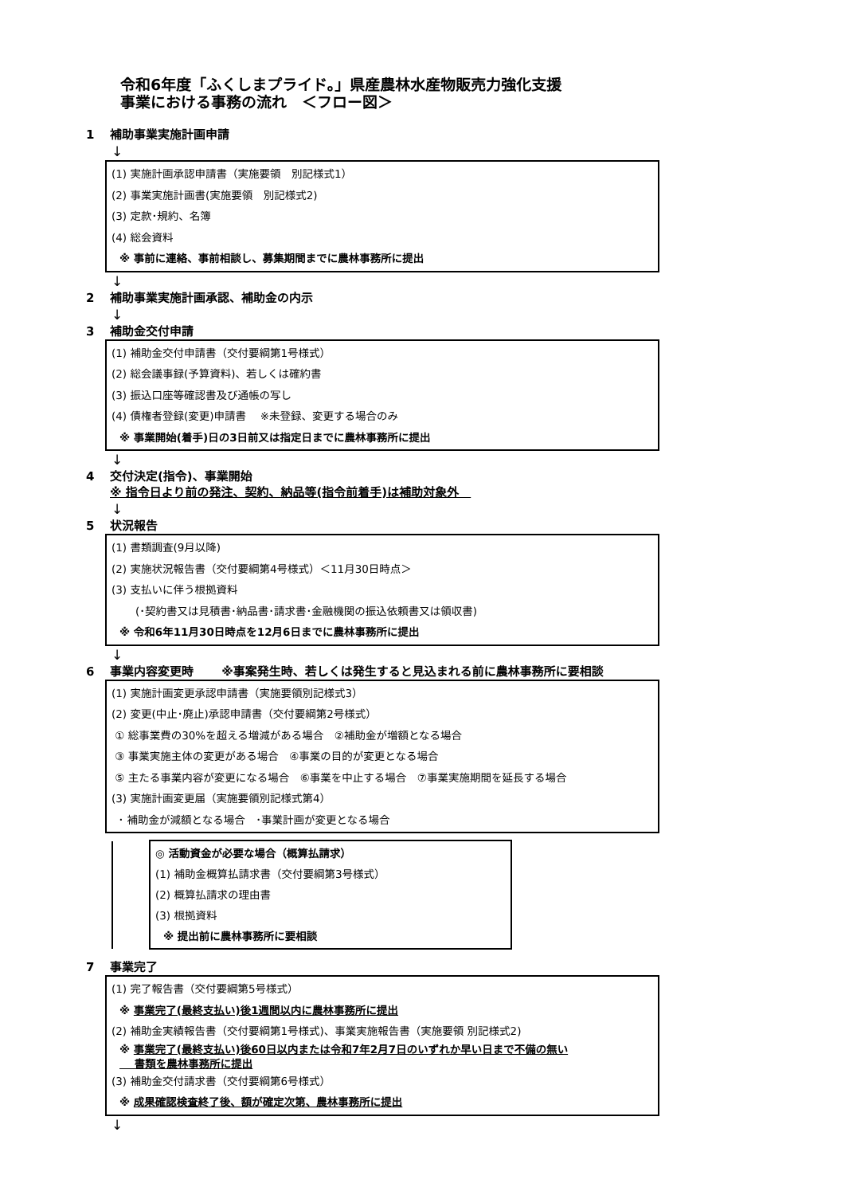令和6年度「ふくしまプライド。」県産農林水産物販売力強化支援
事業における事務の流れ　＜フロー図＞
1 補助事業実施計画申請
↓
(1) 実施計画承認申請書（実施要領　別記様式1）
(2) 事業実施計画書(実施要領　別記様式2)
(3) 定款･規約、名簿
(4) 総会資料
※ 事前に連絡、事前相談し、募集期間までに農林事務所に提出
↓
2 補助事業実施計画承認、補助金の内示
↓
3 補助金交付申請
(1) 補助金交付申請書（交付要綱第1号様式）
(2) 総会議事録(予算資料)、若しくは確約書
(3) 振込口座等確認書及び通帳の写し
(4) 債権者登録(変更)申請書　 ※未登録、変更する場合のみ
※ 事業開始(着手)日の3日前又は指定日までに農林事務所に提出
↓
4 交付決定(指令)、事業開始
※ 指令日より前の発注、契約、納品等(指令前着手)は補助対象外　
↓
5 状況報告
(1) 書類調査(9月以降)
(2) 実施状況報告書（交付要綱第4号様式）＜11月30日時点＞
(3) 支払いに伴う根拠資料
(･契約書又は見積書･納品書･請求書･金融機関の振込依頼書又は領収書)
※ 令和6年11月30日時点を12月6日までに農林事務所に提出
↓
6 事業内容変更時　　 ※事案発生時、若しくは発生すると見込まれる前に農林事務所に要相談
(1) 実施計画変更承認申請書（実施要領別記様式3）
(2) 変更(中止･廃止)承認申請書（交付要綱第2号様式）
① 総事業費の30%を超える増減がある場合　②補助金が増額となる場合
③ 事業実施主体の変更がある場合　④事業の目的が変更となる場合
⑤ 主たる事業内容が変更になる場合　⑥事業を中止する場合　⑦事業実施期間を延長する場合
(3) 実施計画変更届（実施要領別記様式第4）
･ 補助金が減額となる場合　･事業計画が変更となる場合
◎ 活動資金が必要な場合（概算払請求）
(1) 補助金概算払請求書（交付要綱第3号様式）
(2) 概算払請求の理由書
(3) 根拠資料
※ 提出前に農林事務所に要相談
7 事業完了
(1) 完了報告書（交付要綱第5号様式）
※ 事業完了(最終支払い)後1週間以内に農林事務所に提出
(2) 補助金実績報告書（交付要綱第1号様式)、事業実施報告書（実施要領 別記様式2)
※ 事業完了(最終支払い)後60日以内または令和7年2月7日のいずれか早い日まで不備の無い
書類を農林事務所に提出
(3) 補助金交付請求書（交付要綱第6号様式）
※ 成果確認検査終了後、額が確定次第、農林事務所に提出
↓